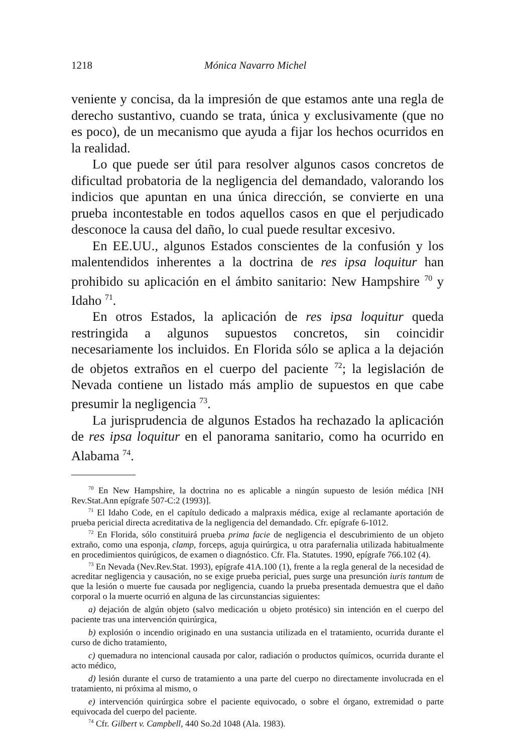1218 Mónica Navarro Michel
veniente y concisa, da la impresión de que estamos ante una regla de derecho sustantivo, cuando se trata, única y exclusivamente (que no es poco), de un mecanismo que ayuda a fijar los hechos ocurridos en la realidad.
Lo que puede ser útil para resolver algunos casos concretos de dificultad probatoria de la negligencia del demandado, valorando los indicios que apuntan en una única dirección, se convierte en una prueba incontestable en todos aquellos casos en que el perjudicado desconoce la causa del daño, lo cual puede resultar excesivo.
En EE.UU., algunos Estados conscientes de la confusión y los malentendidos inherentes a la doctrina de res ipsa loquitur han prohibido su aplicación en el ámbito sanitario: New Hampshire <sup>70</sup> y Idaho <sup>71</sup>.
En otros Estados, la aplicación de res ipsa loquitur queda restringida a algunos supuestos concretos, sin coincidir necesariamente los incluidos. En Florida sólo se aplica a la dejación de objetos extraños en el cuerpo del paciente <sup>72</sup>; la legislación de Nevada contiene un listado más amplio de supuestos en que cabe presumir la negligencia <sup>73</sup>.
La jurisprudencia de algunos Estados ha rechazado la aplicación de res ipsa loquitur en el panorama sanitario, como ha ocurrido en Alabama <sup>74</sup>.
<sup>70</sup> En New Hampshire, la doctrina no es aplicable a ningún supuesto de lesión médica [NH Rev.Stat.Ann epígrafe 507-C:2 (1993)].
<sup>71</sup> El Idaho Code, en el capítulo dedicado a malpraxis médica, exige al reclamante aportación de prueba pericial directa acreditativa de la negligencia del demandado. Cfr. epígrafe 6-1012.
<sup>72</sup> En Florida, sólo constituirá prueba prima facie de negligencia el descubrimiento de un objeto extraño, como una esponja, clamp, forceps, aguja quirúrgica, u otra parafernalia utilizada habitualmente en procedimientos quirúgicos, de examen o diagnóstico. Cfr. Fla. Statutes. 1990, epígrafe 766.102 (4).
<sup>73</sup> En Nevada (Nev.Rev.Stat. 1993), epígrafe 41A.100 (1), frente a la regla general de la necesidad de acreditar negligencia y causación, no se exige prueba pericial, pues surge una presunción iuris tantum de que la lesión o muerte fue causada por negligencia, cuando la prueba presentada demuestra que el daño corporal o la muerte ocurrió en alguna de las circunstancias siguientes:
a) dejación de algún objeto (salvo medicación u objeto protésico) sin intención en el cuerpo del paciente tras una intervención quirúrgica,
b) explosión o incendio originado en una sustancia utilizada en el tratamiento, ocurrida durante el curso de dicho tratamiento,
c) quemadura no intencional causada por calor, radiación o productos químicos, ocurrida durante el acto médico,
d) lesión durante el curso de tratamiento a una parte del cuerpo no directamente involucrada en el tratamiento, ni próxima al mismo, o
e) intervención quirúrgica sobre el paciente equivocado, o sobre el órgano, extremidad o parte equivocada del cuerpo del paciente.
<sup>74</sup> Cfr. Gilbert v. Campbell, 440 So.2d 1048 (Ala. 1983).